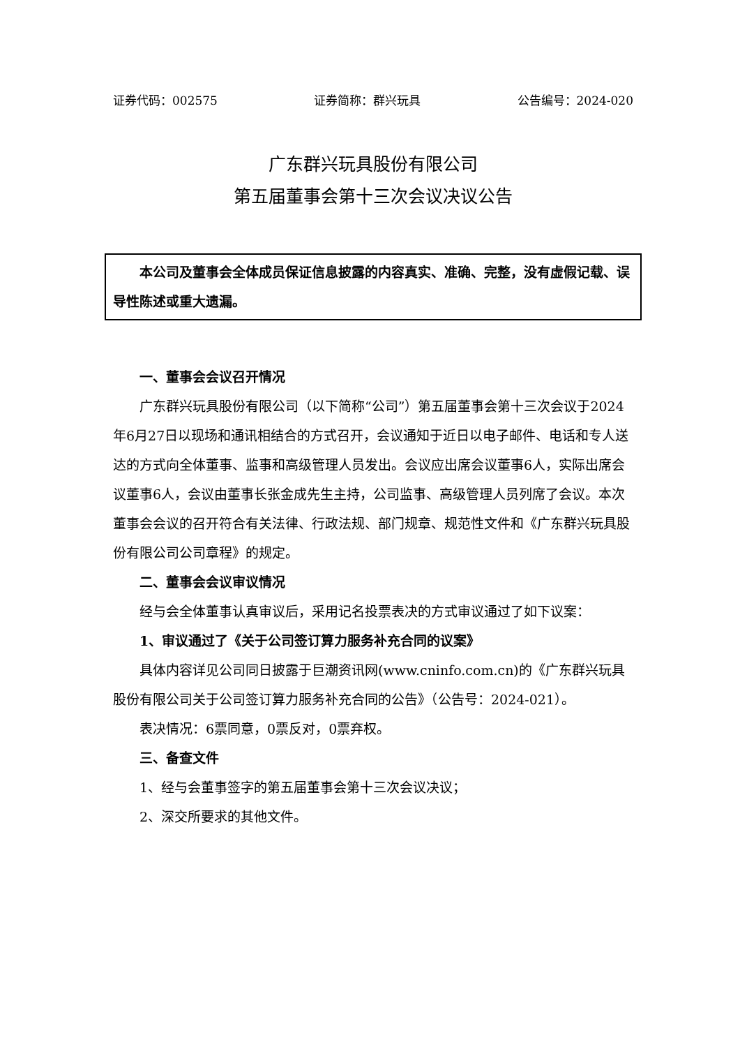证券代码：002575 证券简称：群兴玩具 公告编号：2024-020
广东群兴玩具股份有限公司
第五届董事会第十三次会议决议公告
本公司及董事会全体成员保证信息披露的内容真实、准确、完整，没有虚假记载、误导性陈述或重大遗漏。
一、董事会会议召开情况
广东群兴玩具股份有限公司（以下简称“公司”）第五届董事会第十三次会议于2024年6月27日以现场和通讯相结合的方式召开，会议通知于近日以电子邮件、电话和专人送达的方式向全体董事、监事和高级管理人员发出。会议应出席会议董事6人，实际出席会议董事6人，会议由董事长张金成先生主持，公司监事、高级管理人员列席了会议。本次董事会会议的召开符合有关法律、行政法规、部门规章、规范性文件和《广东群兴玩具股份有限公司公司章程》的规定。
二、董事会会议审议情况
经与会全体董事认真审议后，采用记名投票表决的方式审议通过了如下议案：
1、审议通过了《关于公司签订算力服务补充合同的议案》
具体内容详见公司同日披露于巨潮资讯网(www.cninfo.com.cn)的《广东群兴玩具股份有限公司关于公司签订算力服务补充合同的公告》（公告号：2024-021）。
表决情况：6票同意，0票反对，0票弃权。
三、备查文件
1、经与会董事签字的第五届董事会第十三次会议决议；
2、深交所要求的其他文件。